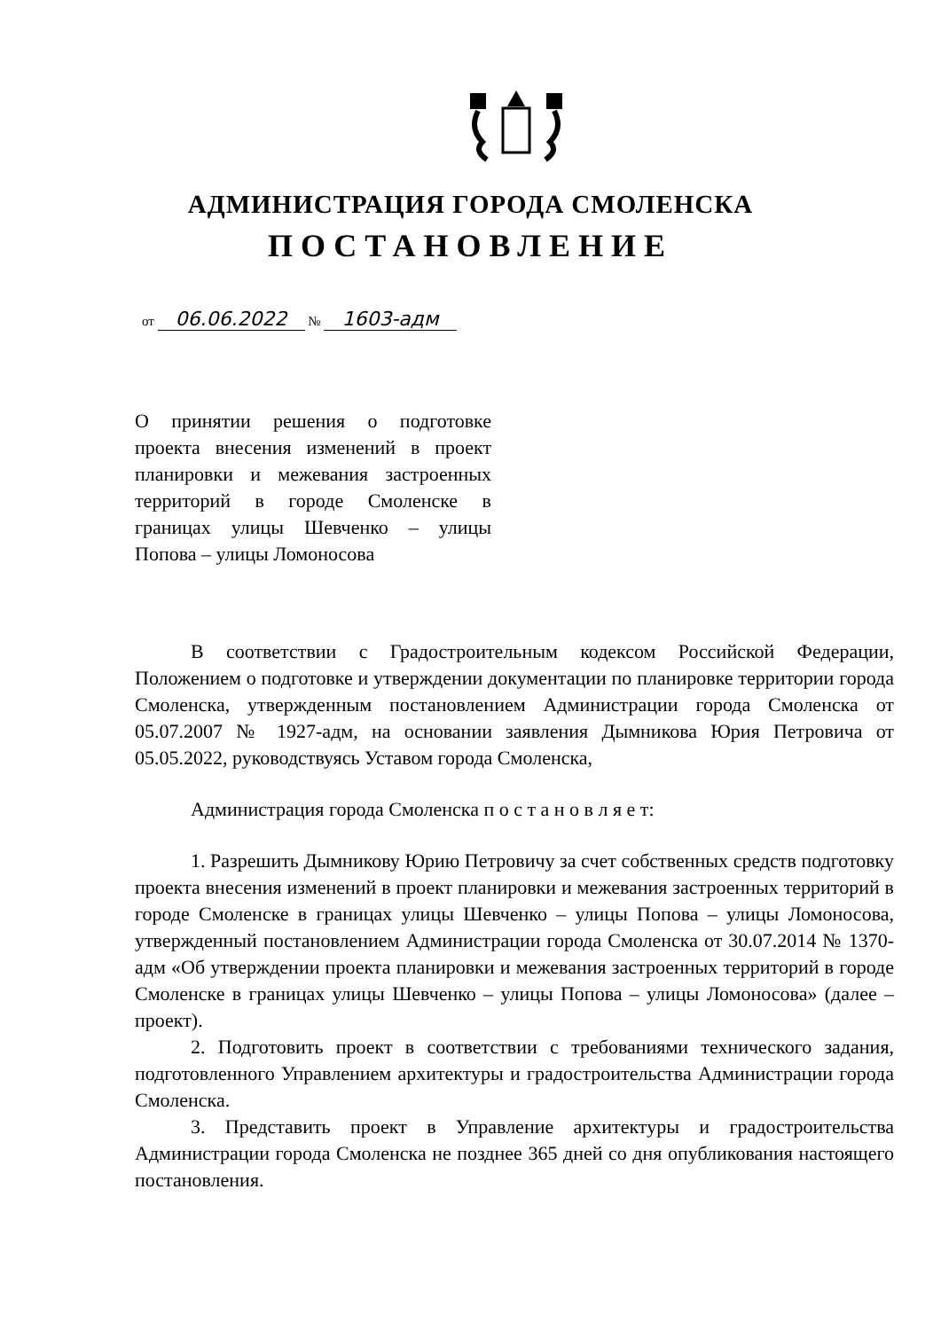АДМИНИСТРАЦИЯ ГОРОДА СМОЛЕНСКА
ПОСТАНОВЛЕНИЕ
от 06.06.2022 № 1603-адм
О принятии решения о подготовке проекта внесения изменений в проект планировки и межевания застроенных территорий в городе Смоленске в границах улицы Шевченко – улицы Попова – улицы Ломоносова
В соответствии с Градостроительным кодексом Российской Федерации, Положением о подготовке и утверждении документации по планировке территории города Смоленска, утвержденным постановлением Администрации города Смоленска от 05.07.2007 № 1927-адм, на основании заявления Дымникова Юрия Петровича от 05.05.2022, руководствуясь Уставом города Смоленска,
Администрация города Смоленска п о с т а н о в л я е т:
1. Разрешить Дымникову Юрию Петровичу за счет собственных средств подготовку проекта внесения изменений в проект планировки и межевания застроенных территорий в городе Смоленске в границах улицы Шевченко – улицы Попова – улицы Ломоносова, утвержденный постановлением Администрации города Смоленска от 30.07.2014 № 1370-адм «Об утверждении проекта планировки и межевания застроенных территорий в городе Смоленске в границах улицы Шевченко – улицы Попова – улицы Ломоносова» (далее – проект).
2. Подготовить проект в соответствии с требованиями технического задания, подготовленного Управлением архитектуры и градостроительства Администрации города Смоленска.
3. Представить проект в Управление архитектуры и градостроительства Администрации города Смоленска не позднее 365 дней со дня опубликования настоящего постановления.